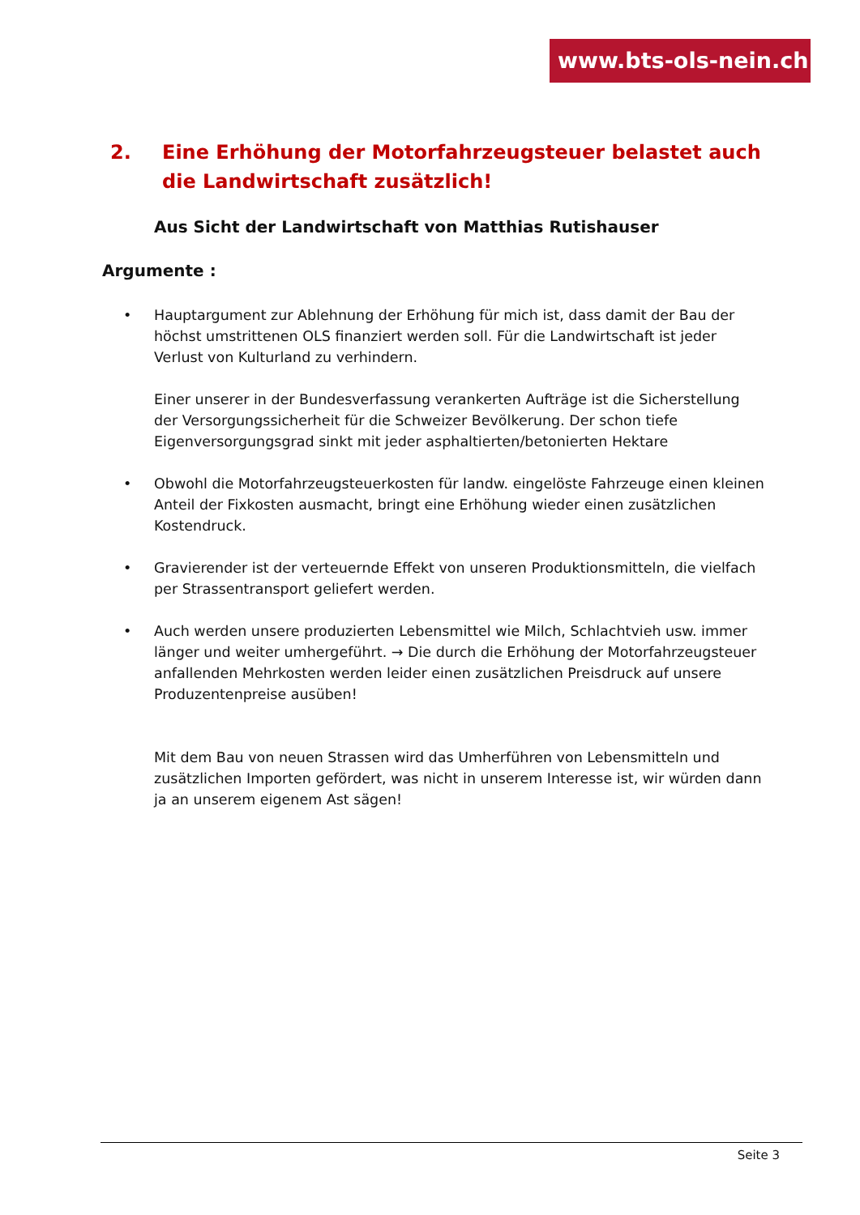www.bts-ols-nein.ch
2. Eine Erhöhung der Motorfahrzeugsteuer belastet auch die Landwirtschaft zusätzlich!
Aus Sicht der Landwirtschaft von Matthias Rutishauser
Argumente :
• Hauptargument zur Ablehnung der Erhöhung für mich ist, dass damit der Bau der höchst umstrittenen OLS finanziert werden soll. Für die Landwirtschaft ist jeder Verlust von Kulturland zu verhindern.
Einer unserer in der Bundesverfassung verankerten Aufträge ist die Sicherstellung der Versorgungssicherheit für die Schweizer Bevölkerung. Der schon tiefe Eigenversorgungsgrad sinkt mit jeder asphaltierten/betonierten Hektare
• Obwohl die Motorfahrzeugsteuerkosten für landw. eingelöste Fahrzeuge einen kleinen Anteil der Fixkosten ausmacht, bringt eine Erhöhung wieder einen zusätzlichen Kostendruck.
• Gravierender ist der verteuernde Effekt von unseren Produktionsmitteln, die vielfach per Strassentransport geliefert werden.
• Auch werden unsere produzierten Lebensmittel wie Milch, Schlachtvieh usw. immer länger und weiter umhergeführt. → Die durch die Erhöhung der Motorfahrzeugsteuer anfallenden Mehrkosten werden leider einen zusätzlichen Preisdruck auf unsere Produzentenpreise ausüben!
Mit dem Bau von neuen Strassen wird das Umherführen von Lebensmitteln und zusätzlichen Importen gefördert, was nicht in unserem Interesse ist, wir würden dann ja an unserem eigenem Ast sägen!
Seite 3